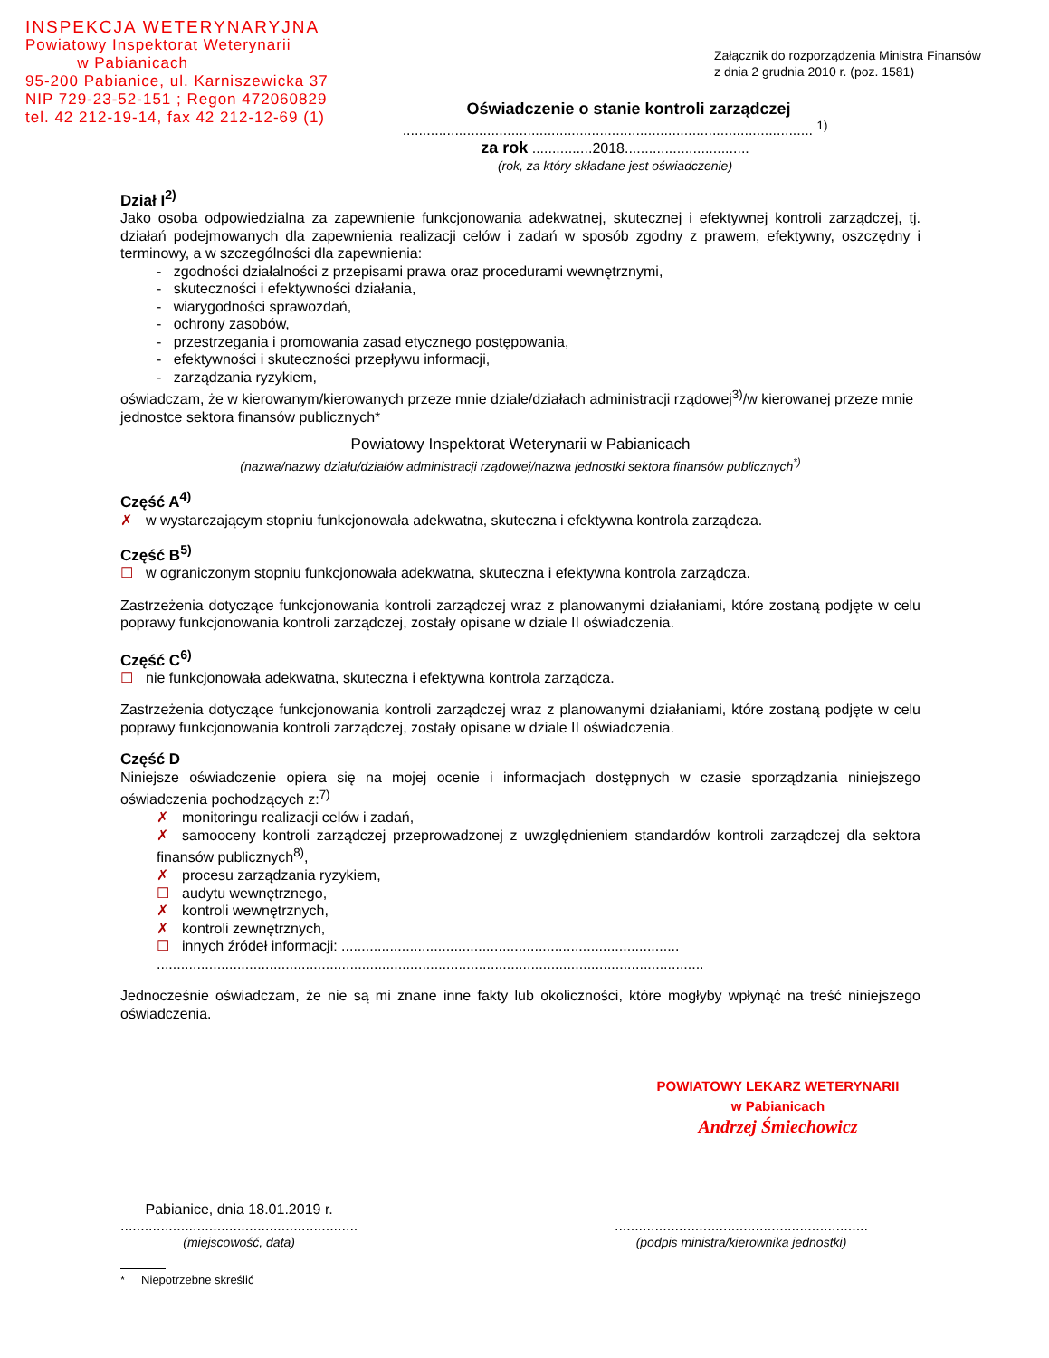INSPEKCJA WETERYNARYJNA
Powiatowy Inspektorat Weterynarii
w Pabianicach
95-200 Pabianice, ul. Karniszewicka 37
NIP 729-23-52-151 ; Regon 472060829
tel. 42 212-19-14, fax 42 212-12-69 (1)
Załącznik do rozporządzenia Ministra Finansów
z dnia 2 grudnia 2010 r. (poz. 1581)
Oświadczenie o stanie kontroli zarządczej
...................................................................................................... <sup>1)</sup>
za rok ...............2018...............................
(rok, za który składane jest oświadczenie)
Dział I<sup>2)</sup>
Jako osoba odpowiedzialna za zapewnienie funkcjonowania adekwatnej, skutecznej i efektywnej kontroli zarządczej, tj. działań podejmowanych dla zapewnienia realizacji celów i zadań w sposób zgodny z prawem, efektywny, oszczędny i terminowy, a w szczególności dla zapewnienia:
- zgodności działalności z przepisami prawa oraz procedurami wewnętrznymi,
- skuteczności i efektywności działania,
- wiarygodności sprawozdań,
- ochrony zasobów,
- przestrzegania i promowania zasad etycznego postępowania,
- efektywności i skuteczności przepływu informacji,
- zarządzania ryzykiem,
oświadczam, że w kierowanym/kierowanych przeze mnie dziale/działach administracji rządowej<sup>3)</sup>/w kierowanej przeze mnie jednostce sektora finansów publicznych*
Powiatowy Inspektorat Weterynarii w Pabianicach
(nazwa/nazwy działu/działów administracji rządowej/nazwa jednostki sektora finansów publicznych<sup>*)</sup>
Część A<sup>4)</sup>
✗ w wystarczającym stopniu funkcjonowała adekwatna, skuteczna i efektywna kontrola zarządcza.
Część B<sup>5)</sup>
☐ w ograniczonym stopniu funkcjonowała adekwatna, skuteczna i efektywna kontrola zarządcza.
Zastrzeżenia dotyczące funkcjonowania kontroli zarządczej wraz z planowanymi działaniami, które zostaną podjęte w celu poprawy funkcjonowania kontroli zarządczej, zostały opisane w dziale II oświadczenia.
Część C<sup>6)</sup>
☐ nie funkcjonowała adekwatna, skuteczna i efektywna kontrola zarządcza.
Zastrzeżenia dotyczące funkcjonowania kontroli zarządczej wraz z planowanymi działaniami, które zostaną podjęte w celu poprawy funkcjonowania kontroli zarządczej, zostały opisane w dziale II oświadczenia.
Część D
Niniejsze oświadczenie opiera się na mojej ocenie i informacjach dostępnych w czasie sporządzania niniejszego oświadczenia pochodzących z:<sup>7)</sup>
✗ monitoringu realizacji celów i zadań,
✗ samooceny kontroli zarządczej przeprowadzonej z uwzględnieniem standardów kontroli zarządczej dla sektora finansów publicznych<sup>8)</sup>,
✗ procesu zarządzania ryzykiem,
☐ audytu wewnętrznego,
✗ kontroli wewnętrznych,
✗ kontroli zewnętrznych,
☐ innych źródeł informacji: ....................................................................................
........................................................................................................................................
Jednocześnie oświadczam, że nie są mi znane inne fakty lub okoliczności, które mogłyby wpłynąć na treść niniejszego oświadczenia.
POWIATOWY LEKARZ WETERYNARII
w Pabianicach
Andrzej Śmiechowicz
Pabianice, dnia 18.01.2019 r.
...........................................................
(miejscowość, data)
...............................................................
(podpis ministra/kierownika jednostki)
* Niepotrzebne skreślić